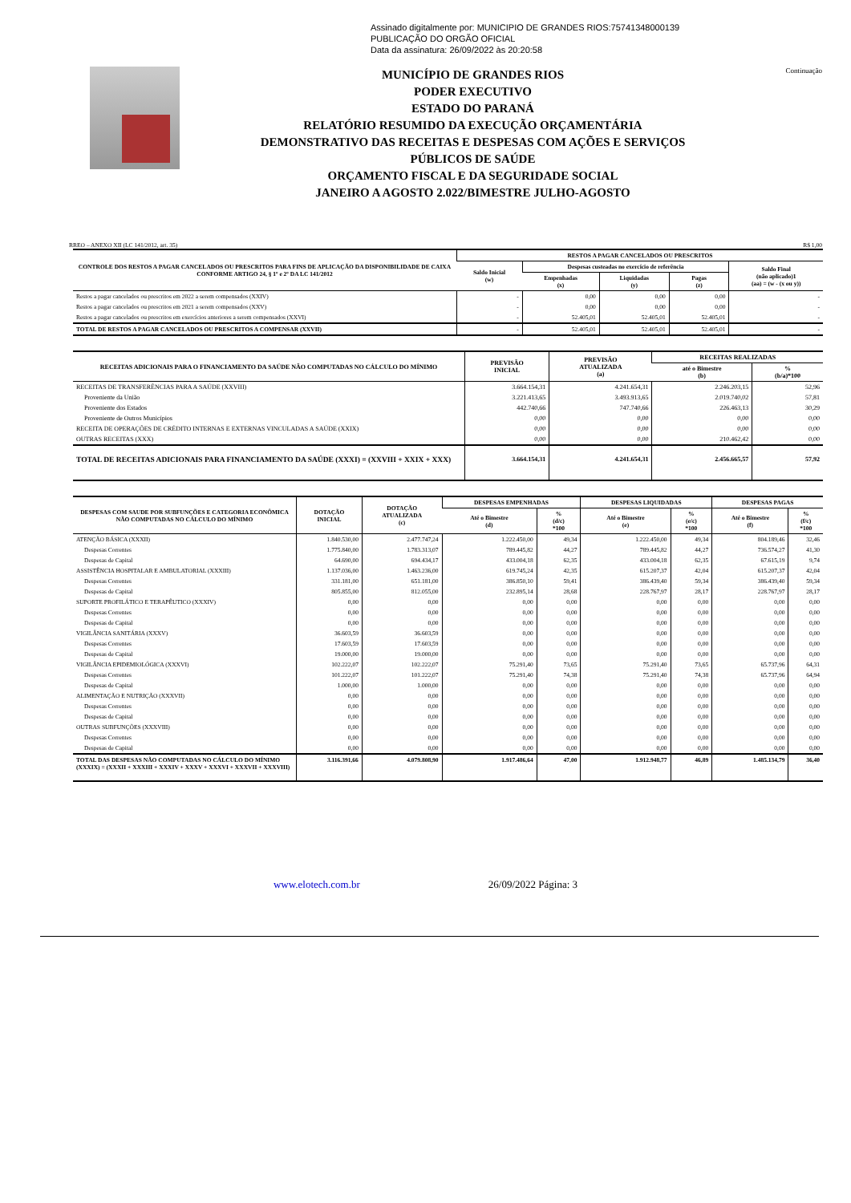Assinado digitalmente por: MUNICIPIO DE GRANDES RIOS:75741348000139
PUBLICAÇÃO DO ORGÃO OFICIAL
Data da assinatura: 26/09/2022 às 20:20:58
MUNICÍPIO DE GRANDES RIOS
PODER EXECUTIVO
ESTADO DO PARANÁ
RELATÓRIO RESUMIDO DA EXECUÇÃO ORÇAMENTÁRIA
DEMONSTRATIVO DAS RECEITAS E DESPESAS COM AÇÕES E SERVIÇOS
PÚBLICOS DE SAÚDE
ORÇAMENTO FISCAL E DA SEGURIDADE SOCIAL
JANEIRO A AGOSTO 2.022/BIMESTRE JULHO-AGOSTO
Continuação
RREO – ANEXO XII (LC 141/2012, art. 35) R$ 1,00
| CONTROLE DOS RESTOS A PAGAR CANCELADOS OU PRESCRITOS PARA FINS DE APLICAÇÃO DA DISPONIBILIDADE DE CAIXA CONFORME ARTIGO 24, § 1º e 2º DA LC 141/2012 | RESTOS A PAGAR CANCELADOS OU PRESCRITOS | | | | |
| --- | --- | --- | --- | --- | --- |
| | Saldo Inicial (w) | Despesas custeadas no exercício de referência | | | Saldo Final (não aplicado)1 (aa) = (w - (x ou y)) |
| | | Empenhadas (x) | Liquidadas (y) | Pagas (z) | |
| Restos a pagar cancelados ou prescritos em 2022 a serem compensados (XXIV) | - | 0,00 | 0,00 | 0,00 | - |
| Restos a pagar cancelados ou prescritos em 2021 a serem compensados (XXV) | - | 0,00 | 0,00 | 0,00 | - |
| Restos a pagar cancelados ou prescritos em exercícios anteriores a serem compensados (XXVI) | - | 52.405,01 | 52.405,01 | 52.405,01 | - |
| TOTAL DE RESTOS A PAGAR CANCELADOS OU PRESCRITOS A COMPENSAR (XXVII) | - | 52.405,01 | 52.405,01 | 52.405,01 | - |
| RECEITAS ADICIONAIS PARA O FINANCIAMENTO DA SAÚDE NÃO COMPUTADAS NO CÁLCULO DO MÍNIMO | PREVISÃO INICIAL | PREVISÃO ATUALIZADA (a) | RECEITAS REALIZADAS | |
| --- | --- | --- | --- | --- |
| | | | até o Bimestre (b) | % (b/a)*100 |
| RECEITAS DE TRANSFERÊNCIAS PARA A SAÚDE (XXVIII) | 3.664.154,31 | 4.241.654,31 | 2.246.203,15 | 52,96 |
| Proveniente da União | 3.221.413,65 | 3.493.913,65 | 2.019.740,02 | 57,81 |
| Proveniente dos Estados | 442.740,66 | 747.740,66 | 226.463,13 | 30,29 |
| Proveniente de Outros Municípios | 0,00 | 0,00 | 0,00 | 0,00 |
| RECEITA DE OPERAÇÕES DE CRÉDITO INTERNAS E EXTERNAS VINCULADAS A SAÚDE (XXIX) | 0,00 | 0,00 | 0,00 | 0,00 |
| OUTRAS RECEITAS (XXX) | 0,00 | 0,00 | 210.462,42 | 0,00 |
| TOTAL DE RECEITAS ADICIONAIS PARA FINANCIAMENTO DA SAÚDE (XXXI) = (XXVIII + XXIX + XXX) | 3.664.154,31 | 4.241.654,31 | 2.456.665,57 | 57,92 |
| DESPESAS COM SAUDE POR SUBFUNÇÕES E CATEGORIA ECONÔMICA NÃO COMPUTADAS NO CÁLCULO DO MÍNIMO | DOTAÇÃO INICIAL | DOTAÇÃO ATUALIZADA (c) | DESPESAS EMPENHADAS | | DESPESAS LIQUIDADAS | | DESPESAS PAGAS | |
| --- | --- | --- | --- | --- | --- | --- | --- | --- |
| | | | Até o Bimestre (d) | % (d/c) *100 | Até o Bimestre (e) | % (e/c) *100 | Até o Bimestre (f) | % (f/c) *100 |
| ATENÇÃO BÁSICA (XXXII) | 1.840.530,00 | 2.477.747,24 | 1.222.450,00 | 49,34 | 1.222.450,00 | 49,34 | 804.189,46 | 32,46 |
| Despesas Correntes | 1.775.840,00 | 1.783.313,07 | 789.445,82 | 44,27 | 789.445,82 | 44,27 | 736.574,27 | 41,30 |
| Despesas de Capital | 64.690,00 | 694.434,17 | 433.004,18 | 62,35 | 433.004,18 | 62,35 | 67.615,19 | 9,74 |
| ASSISTÊNCIA HOSPITALAR E AMBULATORIAL (XXXIII) | 1.137.036,00 | 1.463.236,00 | 619.745,24 | 42,35 | 615.207,37 | 42,04 | 615.207,37 | 42,04 |
| Despesas Correntes | 331.181,00 | 651.181,00 | 386.850,10 | 59,41 | 386.439,40 | 59,34 | 386.439,40 | 59,34 |
| Despesas de Capital | 805.855,00 | 812.055,00 | 232.895,14 | 28,68 | 228.767,97 | 28,17 | 228.767,97 | 28,17 |
| SUPORTE PROFILÁTICO E TERAPÊUTICO (XXXIV) | 0,00 | 0,00 | 0,00 | 0,00 | 0,00 | 0,00 | 0,00 | 0,00 |
| Despesas Correntes | 0,00 | 0,00 | 0,00 | 0,00 | 0,00 | 0,00 | 0,00 | 0,00 |
| Despesas de Capital | 0,00 | 0,00 | 0,00 | 0,00 | 0,00 | 0,00 | 0,00 | 0,00 |
| VIGILÂNCIA SANITÁRIA (XXXV) | 36.603,59 | 36.603,59 | 0,00 | 0,00 | 0,00 | 0,00 | 0,00 | 0,00 |
| Despesas Correntes | 17.603,59 | 17.603,59 | 0,00 | 0,00 | 0,00 | 0,00 | 0,00 | 0,00 |
| Despesas de Capital | 19.000,00 | 19.000,00 | 0,00 | 0,00 | 0,00 | 0,00 | 0,00 | 0,00 |
| VIGILÂNCIA EPIDEMIOLÓGICA (XXXVI) | 102.222,07 | 102.222,07 | 75.291,40 | 73,65 | 75.291,40 | 73,65 | 65.737,96 | 64,31 |
| Despesas Correntes | 101.222,07 | 101.222,07 | 75.291,40 | 74,38 | 75.291,40 | 74,38 | 65.737,96 | 64,94 |
| Despesas de Capital | 1.000,00 | 1.000,00 | 0,00 | 0,00 | 0,00 | 0,00 | 0,00 | 0,00 |
| ALIMENTAÇÃO E NUTRIÇÃO (XXXVII) | 0,00 | 0,00 | 0,00 | 0,00 | 0,00 | 0,00 | 0,00 | 0,00 |
| Despesas Correntes | 0,00 | 0,00 | 0,00 | 0,00 | 0,00 | 0,00 | 0,00 | 0,00 |
| Despesas de Capital | 0,00 | 0,00 | 0,00 | 0,00 | 0,00 | 0,00 | 0,00 | 0,00 |
| OUTRAS SUBFUNÇÕES (XXXVIII) | 0,00 | 0,00 | 0,00 | 0,00 | 0,00 | 0,00 | 0,00 | 0,00 |
| Despesas Correntes | 0,00 | 0,00 | 0,00 | 0,00 | 0,00 | 0,00 | 0,00 | 0,00 |
| Despesas de Capital | 0,00 | 0,00 | 0,00 | 0,00 | 0,00 | 0,00 | 0,00 | 0,00 |
| TOTAL DAS DESPESAS NÃO COMPUTADAS NO CÁLCULO DO MÍNIMO (XXXIX) = (XXXII + XXXIII + XXXIV + XXXV + XXXVI + XXXVII + XXXVIII) | 3.116.391,66 | 4.079.808,90 | 1.917.486,64 | 47,00 | 1.912.948,77 | 46,89 | 1.485.134,79 | 36,40 |
www.elotech.com.br 26/09/2022 Página: 3